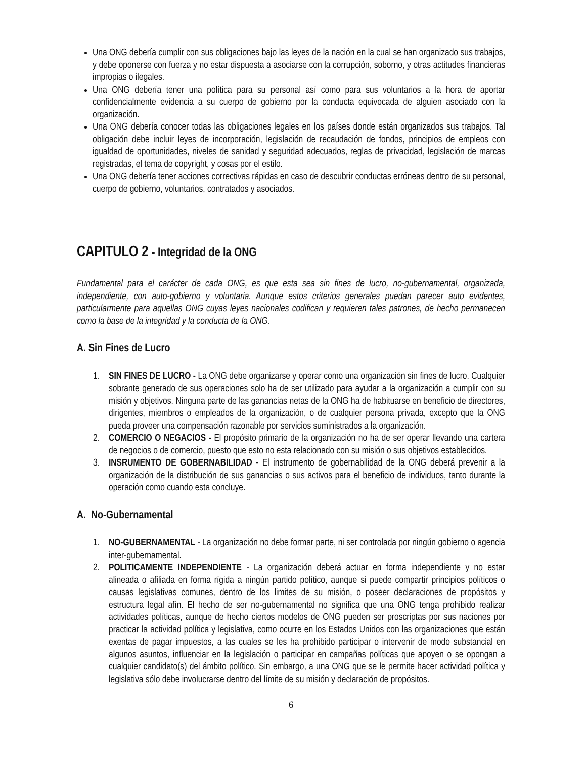Una ONG debería cumplir con sus obligaciones bajo las leyes de la nación en la cual se han organizado sus trabajos, y debe oponerse con fuerza y no estar dispuesta a asociarse con la corrupción, soborno, y otras actitudes financieras impropias o ilegales.
Una ONG debería tener una política para su personal así como para sus voluntarios a la hora de aportar confidencialmente evidencia a su cuerpo de gobierno por la conducta equivocada de alguien asociado con la organización.
Una ONG debería conocer todas las obligaciones legales en los países donde están organizados sus trabajos. Tal obligación debe incluir leyes de incorporación, legislación de recaudación de fondos, principios de empleos con igualdad de oportunidades, niveles de sanidad y seguridad adecuados, reglas de privacidad, legislación de marcas registradas, el tema de copyright, y cosas por el estilo.
Una ONG debería tener acciones correctivas rápidas en caso de descubrir conductas erróneas dentro de su personal, cuerpo de gobierno, voluntarios, contratados y asociados.
CAPITULO 2 - Integridad de la ONG
Fundamental para el carácter de cada ONG, es que esta sea sin fines de lucro, no-gubernamental, organizada, independiente, con auto-gobierno y voluntaria. Aunque estos criterios generales puedan parecer auto evidentes, particularmente para aquellas ONG cuyas leyes nacionales codifican y requieren tales patrones, de hecho permanecen como la base de la integridad y la conducta de la ONG.
A. Sin Fines de Lucro
1. SIN FINES DE LUCRO - La ONG debe organizarse y operar como una organización sin fines de lucro. Cualquier sobrante generado de sus operaciones solo ha de ser utilizado para ayudar a la organización a cumplir con su misión y objetivos. Ninguna parte de las ganancias netas de la ONG ha de habituarse en beneficio de directores, dirigentes, miembros o empleados de la organización, o de cualquier persona privada, excepto que la ONG pueda proveer una compensación razonable por servicios suministrados a la organización.
2. COMERCIO O NEGACIOS - El propósito primario de la organización no ha de ser operar llevando una cartera de negocios o de comercio, puesto que esto no esta relacionado con su misión o sus objetivos establecidos.
3. INSRUMENTO DE GOBERNABILIDAD - El instrumento de gobernabilidad de la ONG deberá prevenir a la organización de la distribución de sus ganancias o sus activos para el beneficio de individuos, tanto durante la operación como cuando esta concluye.
A. No-Gubernamental
1. NO-GUBERNAMENTAL - La organización no debe formar parte, ni ser controlada por ningún gobierno o agencia inter-gubernamental.
2. POLITICAMENTE INDEPENDIENTE - La organización deberá actuar en forma independiente y no estar alineada o afiliada en forma rígida a ningún partido político, aunque si puede compartir principios políticos o causas legislativas comunes, dentro de los limites de su misión, o poseer declaraciones de propósitos y estructura legal afín. El hecho de ser no-gubernamental no significa que una ONG tenga prohibido realizar actividades políticas, aunque de hecho ciertos modelos de ONG pueden ser proscriptas por sus naciones por practicar la actividad política y legislativa, como ocurre en los Estados Unidos con las organizaciones que están exentas de pagar impuestos, a las cuales se les ha prohibido participar o intervenir de modo substancial en algunos asuntos, influenciar en la legislación o participar en campañas políticas que apoyen o se opongan a cualquier candidato(s) del ámbito político. Sin embargo, a una ONG que se le permite hacer actividad política y legislativa sólo debe involucrarse dentro del límite de su misión y declaración de propósitos.
6